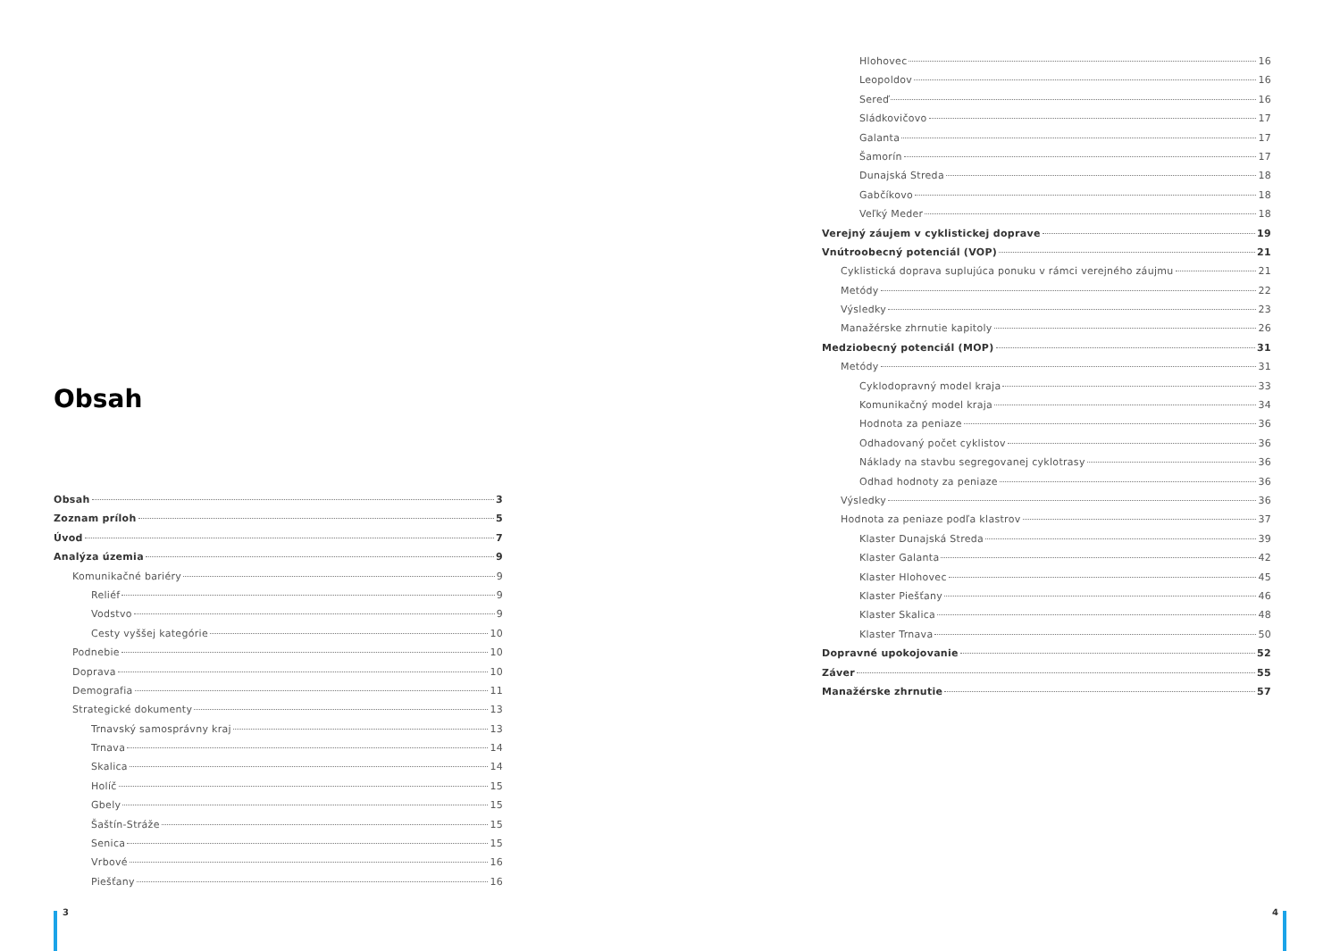Obsah
Obsah 3
Zoznam príloh 5
Úvod 7
Analýza územia 9
Komunikačné bariéry 9
Reliéf 9
Vodstvo 9
Cesty vyššej kategórie 10
Podnebie 10
Doprava 10
Demografia 11
Strategické dokumenty 13
Trnavský samosprávny kraj 13
Trnava 14
Skalica 14
Holíč 15
Gbely 15
Šaštín-Stráže 15
Senica 15
Vrbové 16
Piešťany 16
Hlohovec 16
Leopoldov 16
Sereď 16
Sládkovičovo 17
Galanta 17
Šamorín 17
Dunajská Streda 18
Gabčíkovo 18
Veľký Meder 18
Verejný záujem v cyklistickej doprave 19
Vnútroobecný potenciál (VOP) 21
Cyklistická doprava suplujúca ponuku v rámci verejného záujmu 21
Metódy 22
Výsledky 23
Manažérske zhrnutie kapitoly 26
Medziobecný potenciál (MOP) 31
Metódy 31
Cyklodopravný model kraja 33
Komunikačný model kraja 34
Hodnota za peniaze 36
Odhadovaný počet cyklistov 36
Náklady na stavbu segregovanej cyklotrasy 36
Odhad hodnoty za peniaze 36
Výsledky 36
Hodnota za peniaze podľa klastrov 37
Klaster Dunajská Streda 39
Klaster Galanta 42
Klaster Hlohovec 45
Klaster Piešťany 46
Klaster Skalica 48
Klaster Trnava 50
Dopravné upokojovanie 52
Záver 55
Manažérske zhrnutie 57
3 4